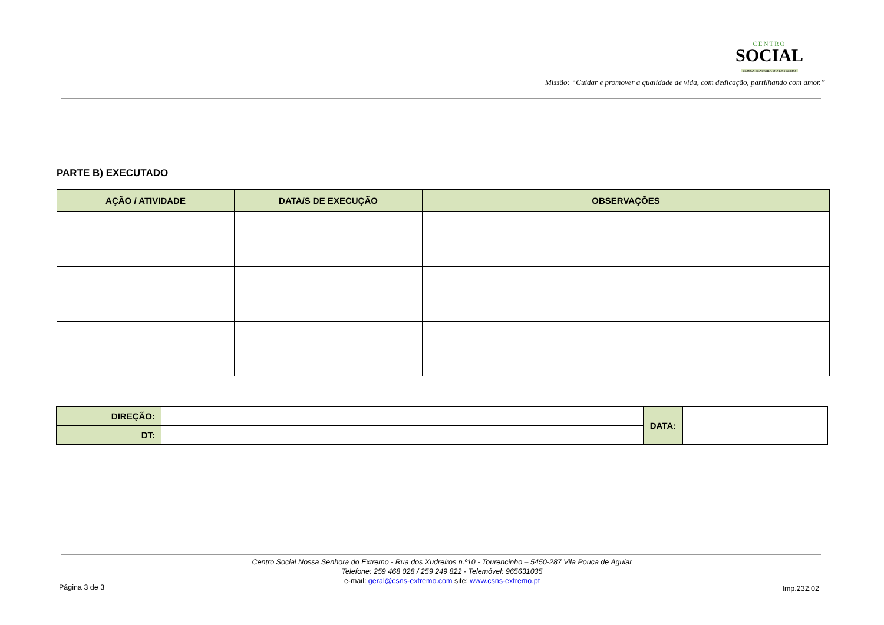CENTRO
SOCIAL
NOSSA SENHORA DO EXTREMO
Missão: “Cuidar e promover a qualidade de vida, com dedicação, partilhando com amor.”
PARTE B) EXECUTADO
| AÇÃO / ATIVIDADE | DATA/S DE EXECUÇÃO | OBSERVAÇÕES |
| --- | --- | --- |
| DIREÇÃO: | | DATA: | |
| DT: | | | |
Centro Social Nossa Senhora do Extremo - Rua dos Xudreiros n.º10 - Tourencinho – 5450-287 Vila Pouca de Aguiar
Telefone: 259 468 028 / 259 249 822 - Telemóvel: 965631035
e-mail: geral@csns-extremo.com site: www.csns-extremo.pt
Página 3 de 3 Imp.232.02